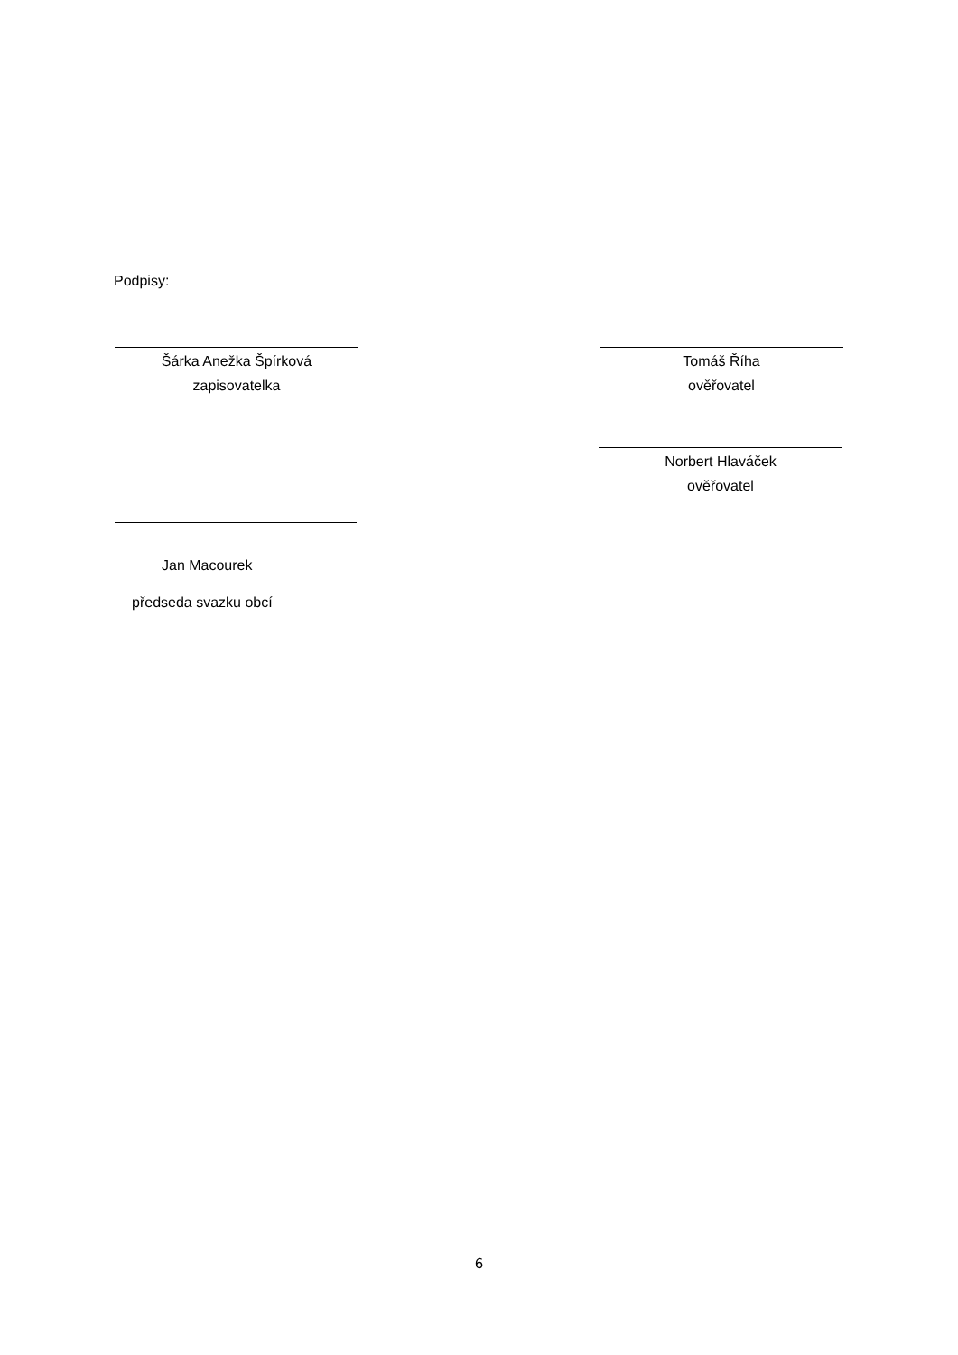Podpisy:
Šárka Anežka Špírková
zapisovatelka
Tomáš Říha
ověřovatel
Norbert Hlaváček
ověřovatel
Jan Macourek
předseda svazku obcí
6